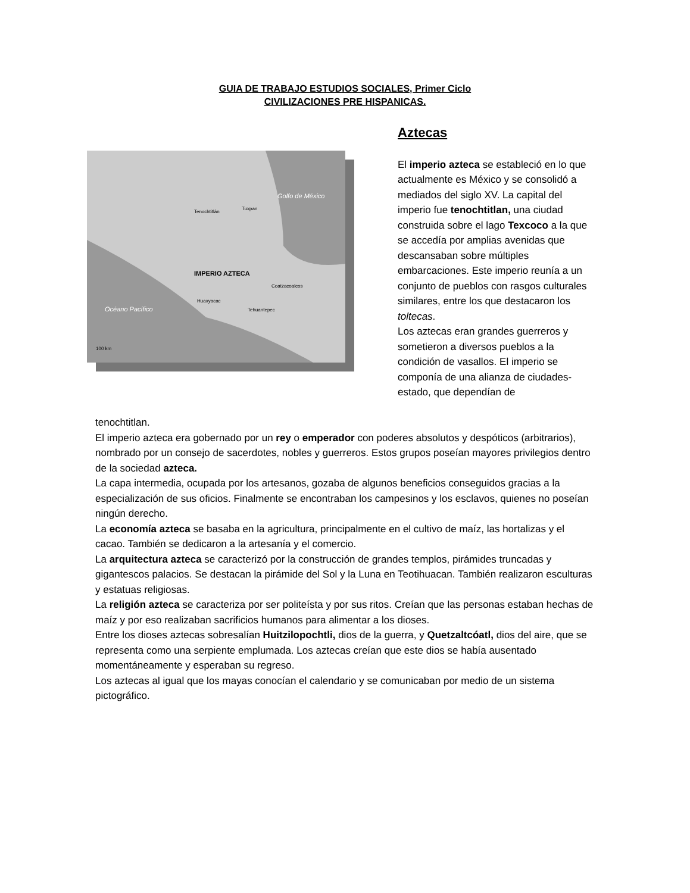GUIA DE TRABAJO ESTUDIOS SOCIALES, Primer Ciclo
CIVILIZACIONES PRE HISPANICAS.
Golfo de México
IMPERIO AZTECA
Tenochtitlán
Tuxpan
Coatzacoalcos
Huaxyacac
Tehuantepec
Océano Pacífico
100 km
Aztecas
El imperio azteca se estableció en lo que actualmente es México y se consolidó a mediados del siglo XV. La capital del imperio fue tenochtitlan, una ciudad construida sobre el lago Texcoco a la que se accedía por amplias avenidas que descansaban sobre múltiples embarcaciones. Este imperio reunía a un conjunto de pueblos con rasgos culturales similares, entre los que destacaron los toltecas.
Los aztecas eran grandes guerreros y sometieron a diversos pueblos a la condición de vasallos. El imperio se componía de una alianza de ciudades-estado, que dependían de
tenochtitlan.
El imperio azteca era gobernado por un rey o emperador con poderes absolutos y despóticos (arbitrarios), nombrado por un consejo de sacerdotes, nobles y guerreros. Estos grupos poseían mayores privilegios dentro de la sociedad azteca.
La capa intermedia, ocupada por los artesanos, gozaba de algunos beneficios conseguidos gracias a la especialización de sus oficios. Finalmente se encontraban los campesinos y los esclavos, quienes no poseían ningún derecho.
La economía azteca se basaba en la agricultura, principalmente en el cultivo de maíz, las hortalizas y el cacao. También se dedicaron a la artesanía y el comercio.
La arquitectura azteca se caracterizó por la construcción de grandes templos, pirámides truncadas y gigantescos palacios. Se destacan la pirámide del Sol y la Luna en Teotihuacan. También realizaron esculturas y estatuas religiosas.
La religión azteca se caracteriza por ser politeísta y por sus ritos. Creían que las personas estaban hechas de maíz y por eso realizaban sacrificios humanos para alimentar a los dioses.
Entre los dioses aztecas sobresalían Huitzilopochtli, dios de la guerra, y Quetzaltcóatl, dios del aire, que se representa como una serpiente emplumada. Los aztecas creían que este dios se había ausentado momentáneamente y esperaban su regreso.
Los aztecas al igual que los mayas conocían el calendario y se comunicaban por medio de un sistema pictográfico.